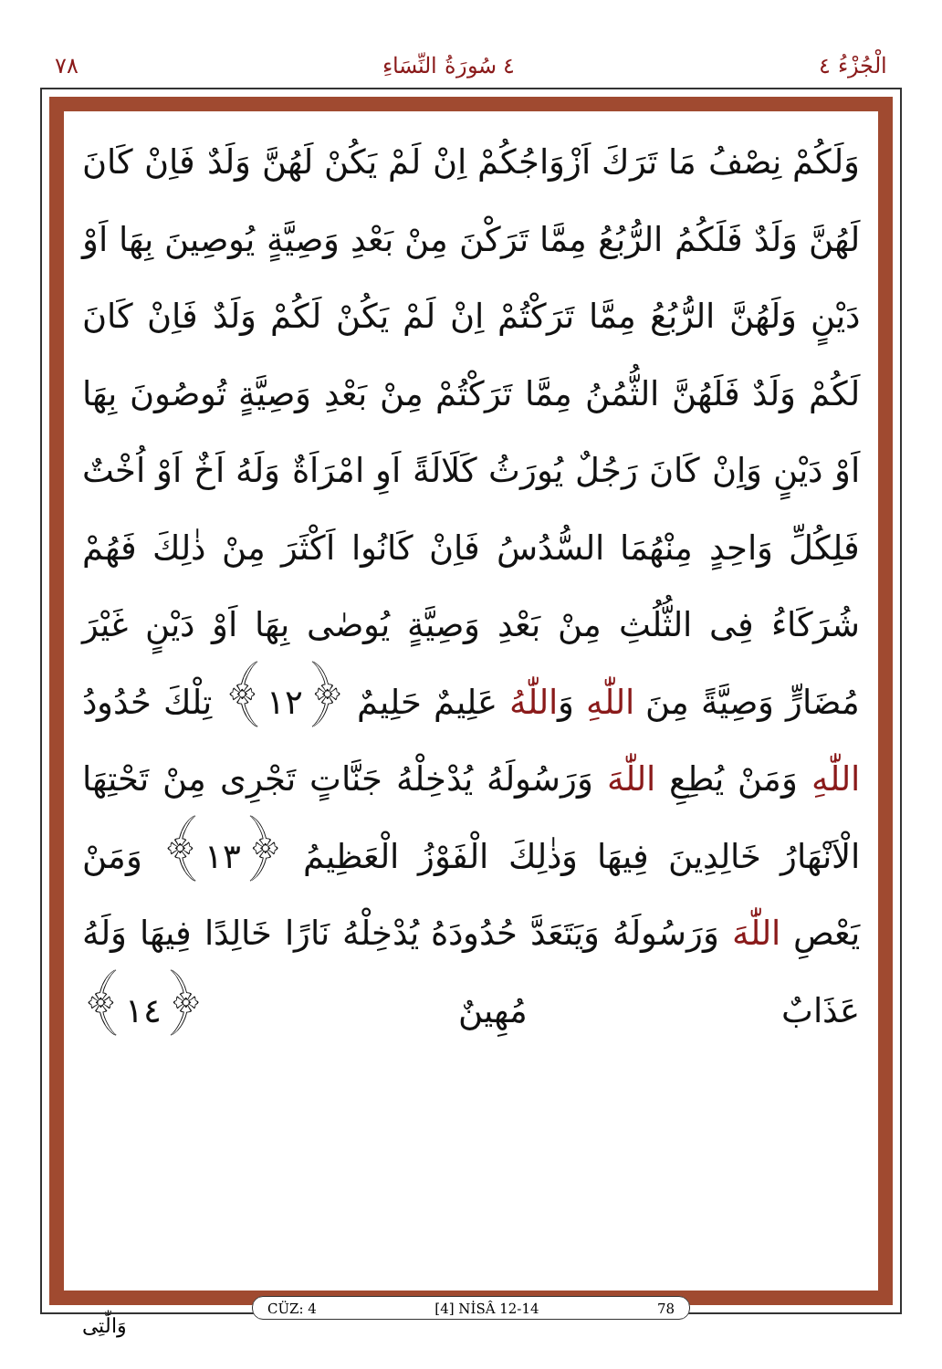٧٨ ٤ سُورَةُ النِّسَاءِ الْجُزْءُ ٤
وَلَكُمْ نِصْفُ مَا تَرَكَ اَزْوَاجُكُمْ اِنْ لَمْ يَكُنْ لَهُنَّ وَلَدٌ فَاِنْ كَانَ لَهُنَّ وَلَدٌ فَلَكُمُ الرُّبُعُ مِمَّا تَرَكْنَ مِنْ بَعْدِ وَصِيَّةٍ يُوصِينَ بِهَا اَوْ دَيْنٍ وَلَهُنَّ الرُّبُعُ مِمَّا تَرَكْتُمْ اِنْ لَمْ يَكُنْ لَكُمْ وَلَدٌ فَاِنْ كَانَ لَكُمْ وَلَدٌ فَلَهُنَّ الثُّمُنُ مِمَّا تَرَكْتُمْ مِنْ بَعْدِ وَصِيَّةٍ تُوصُونَ بِهَا اَوْ دَيْنٍ وَاِنْ كَانَ رَجُلٌ يُورَثُ كَلَالَةً اَوِ امْرَاَةٌ وَلَهُ اَخٌ اَوْ اُخْتٌ فَلِكُلِّ وَاحِدٍ مِنْهُمَا السُّدُسُ فَاِنْ كَانُوا اَكْثَرَ مِنْ ذٰلِكَ فَهُمْ شُرَكَاءُ فِى الثُّلُثِ مِنْ بَعْدِ وَصِيَّةٍ يُوصٰى بِهَا اَوْ دَيْنٍ غَيْرَ مُضَارٍّ وَصِيَّةً مِنَ اللّٰهِ وَاللّٰهُ عَلِيمٌ حَلِيمٌ ﴿١٢﴾ تِلْكَ حُدُودُ اللّٰهِ وَمَنْ يُطِعِ اللّٰهَ وَرَسُولَهُ يُدْخِلْهُ جَنَّاتٍ تَجْرِى مِنْ تَحْتِهَا الْاَنْهَارُ خَالِدِينَ فِيهَا وَذٰلِكَ الْفَوْزُ الْعَظِيمُ ﴿١٣﴾ وَمَنْ يَعْصِ اللّٰهَ وَرَسُولَهُ وَيَتَعَدَّ حُدُودَهُ يُدْخِلْهُ نَارًا خَالِدًا فِيهَا وَلَهُ عَذَابٌ مُهِينٌ ﴿١٤﴾
CÜZ: 4 [4] NİSÂ 12-14 78
وَالّٰتِى